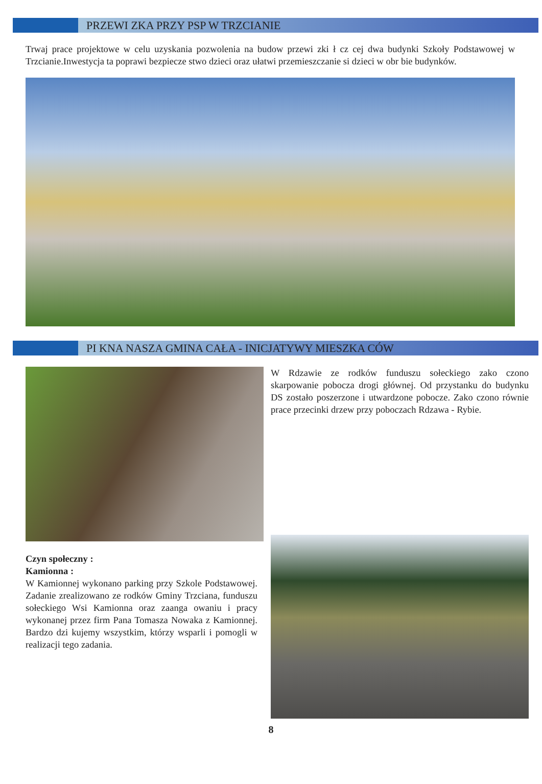PRZEWI ZKA PRZY PSP W TRZCIANIE
Trwaj prace projektowe w celu uzyskania pozwolenia na budow przewi zki ł cz cej dwa budynki Szkoły Podstawowej w Trzcianie.Inwestycja ta poprawi bezpiecze stwo dzieci oraz ułatwi przemieszczanie si dzieci w obr bie budynków.
PI KNA NASZA GMINA CAŁA - INICJATYWY MIESZKA CÓW
Czyn społeczny :
Kamionna :
W Kamionnej wykonano parking przy Szkole Podstawowej. Zadanie zrealizowano ze rodków Gminy Trzciana, funduszu sołeckiego Wsi Kamionna oraz zaanga owaniu i pracy wykonanej przez firm Pana Tomasza Nowaka z Kamionnej. Bardzo dzi kujemy wszystkim, którzy wsparli i pomogli w realizacji tego zadania.
W Rdzawie ze rodków funduszu sołeckiego zako czono skarpowanie pobocza drogi głównej. Od przystanku do budynku DS zostało poszerzone i utwardzone pobocze. Zako czono równie prace przecinki drzew przy poboczach Rdzawa - Rybie.
8